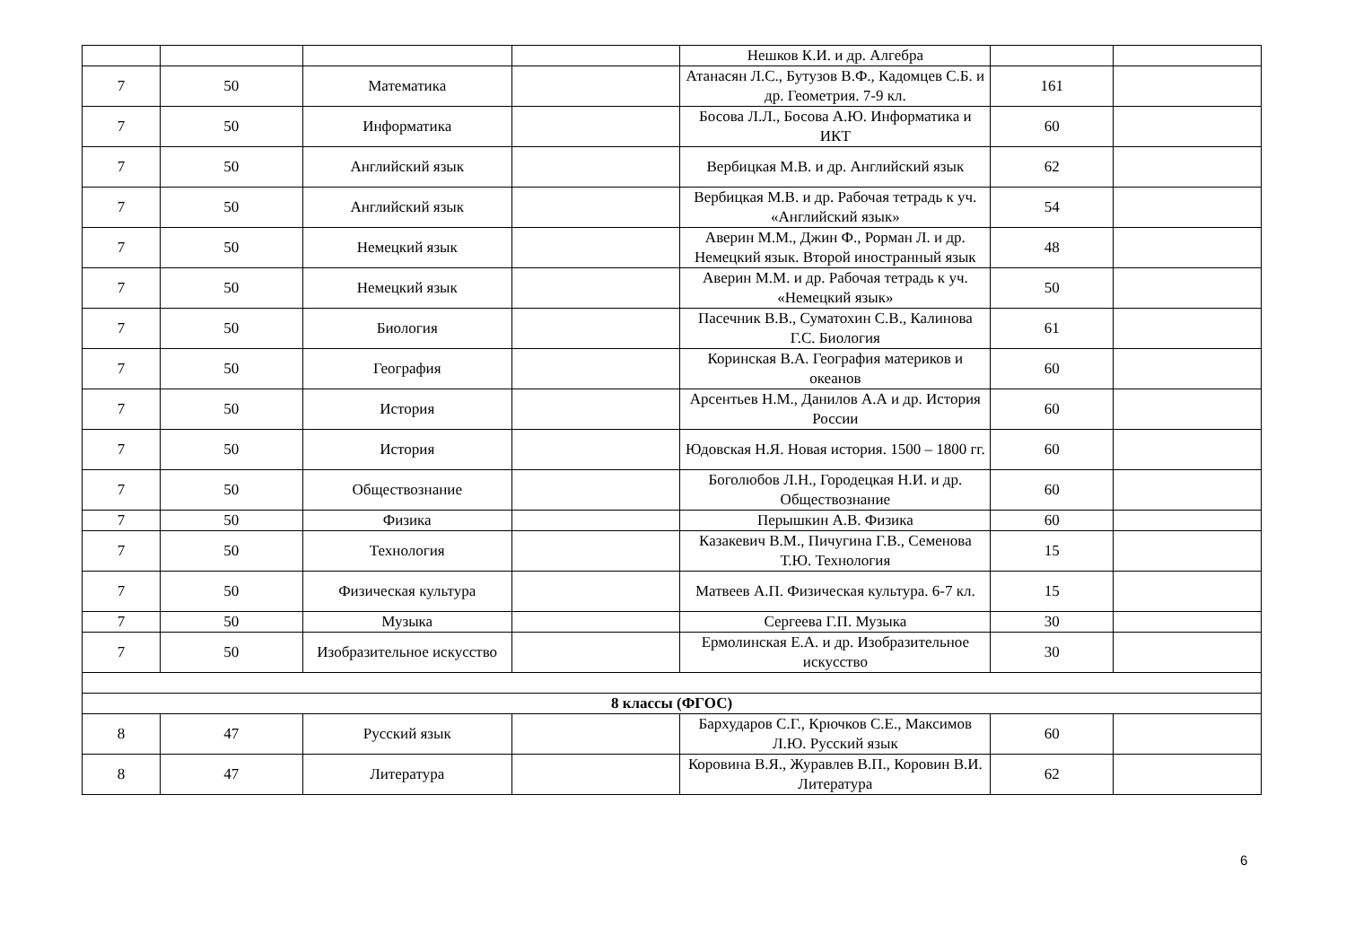| | | | | Нешков К.И. и др. Алгебра | | |
| 7 | 50 | Математика | | Атанасян Л.С., Бутузов В.Ф., Кадомцев С.Б. и др. Геометрия. 7-9 кл. | 161 | |
| 7 | 50 | Информатика | | Босова Л.Л., Босова А.Ю. Информатика и ИКТ | 60 | |
| 7 | 50 | Английский язык | | Вербицкая М.В. и др. Английский язык | 62 | |
| 7 | 50 | Английский язык | | Вербицкая М.В. и др. Рабочая тетрадь к уч. «Английский язык» | 54 | |
| 7 | 50 | Немецкий язык | | Аверин М.М., Джин Ф., Рорман Л. и др. Немецкий язык. Второй иностранный язык | 48 | |
| 7 | 50 | Немецкий язык | | Аверин М.М. и др. Рабочая тетрадь к уч. «Немецкий язык» | 50 | |
| 7 | 50 | Биология | | Пасечник В.В., Суматохин С.В., Калинова Г.С. Биология | 61 | |
| 7 | 50 | География | | Коринская В.А. География материков и океанов | 60 | |
| 7 | 50 | История | | Арсентьев Н.М., Данилов А.А и др. История России | 60 | |
| 7 | 50 | История | | Юдовская Н.Я. Новая история. 1500 – 1800 гг. | 60 | |
| 7 | 50 | Обществознание | | Боголюбов Л.Н., Городецкая Н.И. и др. Обществознание | 60 | |
| 7 | 50 | Физика | | Перышкин А.В. Физика | 60 | |
| 7 | 50 | Технология | | Казакевич В.М., Пичугина Г.В., Семенова Т.Ю. Технология | 15 | |
| 7 | 50 | Физическая культура | | Матвеев А.П. Физическая культура. 6-7 кл. | 15 | |
| 7 | 50 | Музыка | | Сергеева Г.П. Музыка | 30 | |
| 7 | 50 | Изобразительное искусство | | Ермолинская Е.А. и др. Изобразительное искусство | 30 | |
| 8 классы (ФГОС) | | | | | | |
| 8 | 47 | Русский язык | | Бархударов С.Г., Крючков С.Е., Максимов Л.Ю. Русский язык | 60 | |
| 8 | 47 | Литература | | Коровина В.Я., Журавлев В.П., Коровин В.И. Литература | 62 | |
6